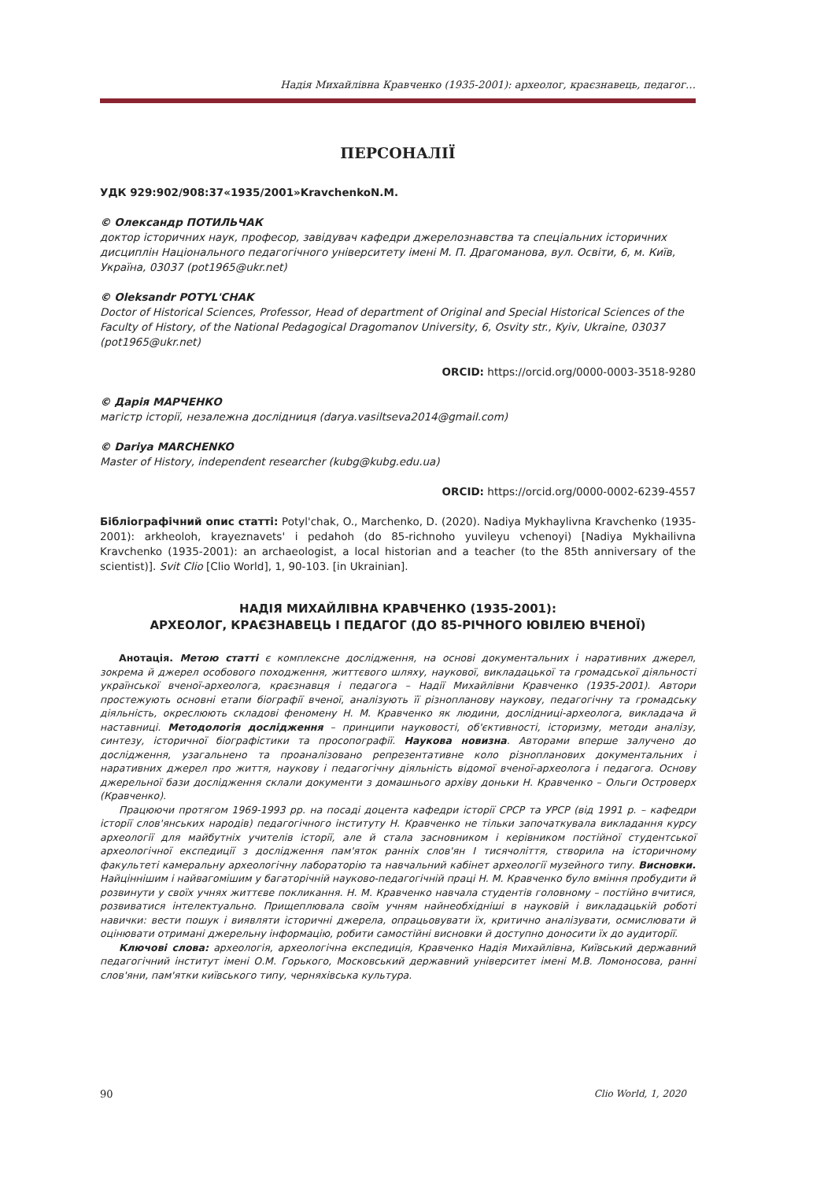Надія Михайлівна Кравченко (1935-2001): археолог, краєзнавець, педагог…
ПЕРСОНАЛІЇ
УДК 929:902/908:37«1935/2001»KravchenkoN.M.
© Олександр ПОТИЛЬЧАК
доктор історичних наук, професор, завідувач кафедри джерелознавства та спеціальних історичних дисциплін Національного педагогічного університету імені М. П. Драгоманова, вул. Освіти, 6, м. Київ, Україна, 03037 (pot1965@ukr.net)
© Oleksandr POTYL'CHAK
Doctor of Historical Sciences, Professor, Head of department of Original and Special Historical Sciences of the Faculty of History, of the National Pedagogical Dragomanov University, 6, Osvity str., Kyiv, Ukraine, 03037 (pot1965@ukr.net)
ORCID: https://orcid.org/0000-0003-3518-9280
© Дарія МАРЧЕНКО
магістр історії, незалежна дослідниця (darya.vasiltseva2014@gmail.com)
© Dariya MARCHENKO
Master of History, independent researcher (kubg@kubg.edu.ua)
ORCID: https://orcid.org/0000-0002-6239-4557
Бібліографічний опис статті: Potyl'chak, O., Marchenko, D. (2020). Nadiya Mykhaylivna Kravchenko (1935-2001): arkheoloh, krayeznavets' i pedahoh (do 85-richnoho yuvileyu vchenoyi) [Nadiya Mykhailivna Kravchenko (1935-2001): an archaeologist, a local historian and a teacher (to the 85th anniversary of the scientist)]. Svit Clio [Clio World], 1, 90-103. [in Ukrainian].
НАДІЯ МИХАЙЛІВНА КРАВЧЕНКО (1935-2001):
АРХЕОЛОГ, КРАЄЗНАВЕЦЬ І ПЕДАГОГ (ДО 85-РІЧНОГО ЮВІЛЕЮ ВЧЕНОЇ)
Анотація. Метою статті є комплексне дослідження, на основі документальних і наративних джерел, зокрема й джерел особового походження, життєвого шляху, наукової, викладацької та громадської діяльності української вченої-археолога, краєзнавця і педагога – Надії Михайлівни Кравченко (1935-2001). Автори простежують основні етапи біографії вченої, аналізують її різнопланову наукову, педагогічну та громадську діяльність, окреслюють складові феномену Н. М. Кравченко як людини, дослідниці-археолога, викладача й наставниці. Методологія дослідження – принципи науковості, об'єктивності, історизму, методи аналізу, синтезу, історичної біографістики та просопографії. Наукова новизна. Авторами вперше залучено до дослідження, узагальнено та проаналізовано репрезентативне коло різнопланових документальних і наративних джерел про життя, наукову і педагогічну діяльність відомої вченої-археолога і педагога. Основу джерельної бази дослідження склали документи з домашнього архіву доньки Н. Кравченко – Ольги Островерх (Кравченко).
Працюючи протягом 1969-1993 рр. на посаді доцента кафедри історії СРСР та УРСР (від 1991 р. – кафедри історії слов'янських народів) педагогічного інституту Н. Кравченко не тільки започаткувала викладання курсу археології для майбутніх учителів історії, але й стала засновником і керівником постійної студентської археологічної експедиції з дослідження пам'яток ранніх слов'ян I тисячоліття, створила на історичному факультеті камеральну археологічну лабораторію та навчальний кабінет археології музейного типу. Висновки. Найціннішим і найвагомішим у багаторічній науково-педагогічній праці Н. М. Кравченко було вміння пробудити й розвинути у своїх учнях життєве покликання. Н. М. Кравченко навчала студентів головному – постійно вчитися, розвиватися інтелектуально. Прищеплювала своїм учням найнеобхідніші в науковій і викладацькій роботі навички: вести пошук і виявляти історичні джерела, опрацьовувати їх, критично аналізувати, осмислювати й оцінювати отримані джерельну інформацію, робити самостійні висновки й доступно доносити їх до аудиторії.
Ключові слова: археологія, археологічна експедиція, Кравченко Надія Михайлівна, Київський державний педагогічний інститут імені О.М. Горького, Московський державний університет імені М.В. Ломоносова, ранні слов'яни, пам'ятки київського типу, черняхівська культура.
90 Clio World, 1, 2020